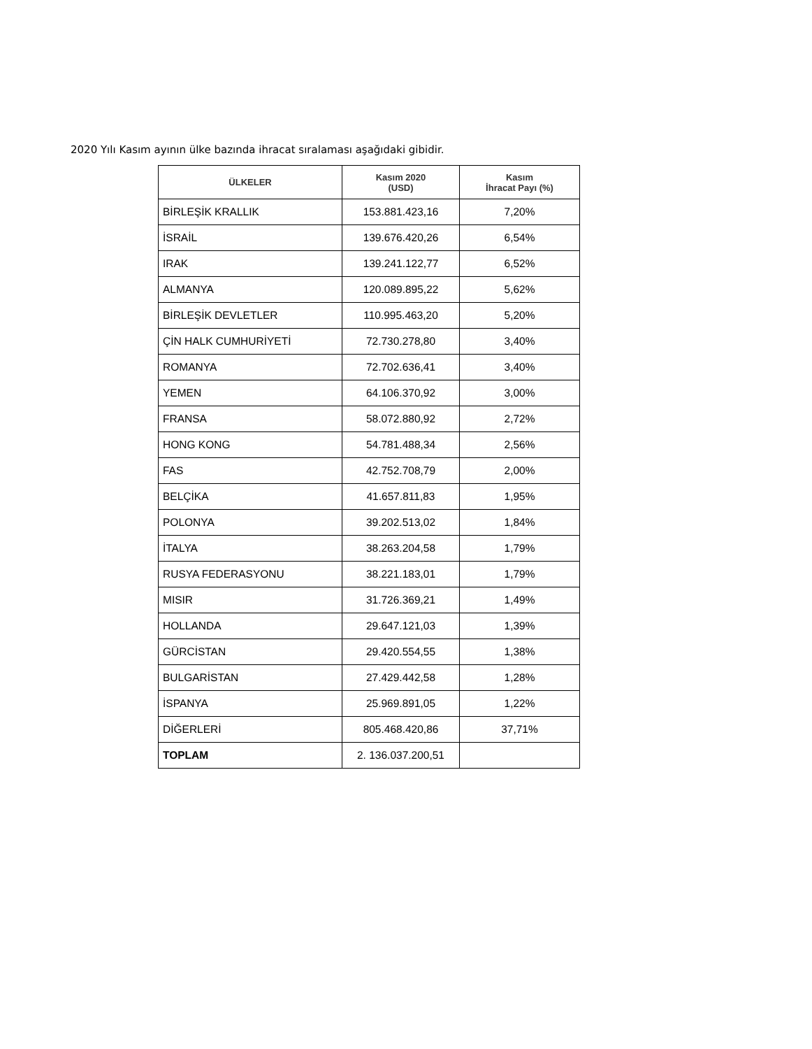2020 Yılı Kasım ayının ülke bazında ihracat sıralaması aşağıdaki gibidir.
| ÜLKELER | Kasım 2020 (USD) | Kasım İhracat Payı (%) |
| --- | --- | --- |
| BİRLEŞİK KRALLIK | 153.881.423,16 | 7,20% |
| İSRAİL | 139.676.420,26 | 6,54% |
| IRAK | 139.241.122,77 | 6,52% |
| ALMANYA | 120.089.895,22 | 5,62% |
| BİRLEŞİK DEVLETLER | 110.995.463,20 | 5,20% |
| ÇİN HALK CUMHURİYETİ | 72.730.278,80 | 3,40% |
| ROMANYA | 72.702.636,41 | 3,40% |
| YEMEN | 64.106.370,92 | 3,00% |
| FRANSA | 58.072.880,92 | 2,72% |
| HONG KONG | 54.781.488,34 | 2,56% |
| FAS | 42.752.708,79 | 2,00% |
| BELÇİKA | 41.657.811,83 | 1,95% |
| POLONYA | 39.202.513,02 | 1,84% |
| İTALYA | 38.263.204,58 | 1,79% |
| RUSYA FEDERASYONU | 38.221.183,01 | 1,79% |
| MISIR | 31.726.369,21 | 1,49% |
| HOLLANDA | 29.647.121,03 | 1,39% |
| GÜRCİSTAN | 29.420.554,55 | 1,38% |
| BULGARİSTAN | 27.429.442,58 | 1,28% |
| İSPANYA | 25.969.891,05 | 1,22% |
| DİĞERLERİ | 805.468.420,86 | 37,71% |
| TOPLAM | 2. 136.037.200,51 | |